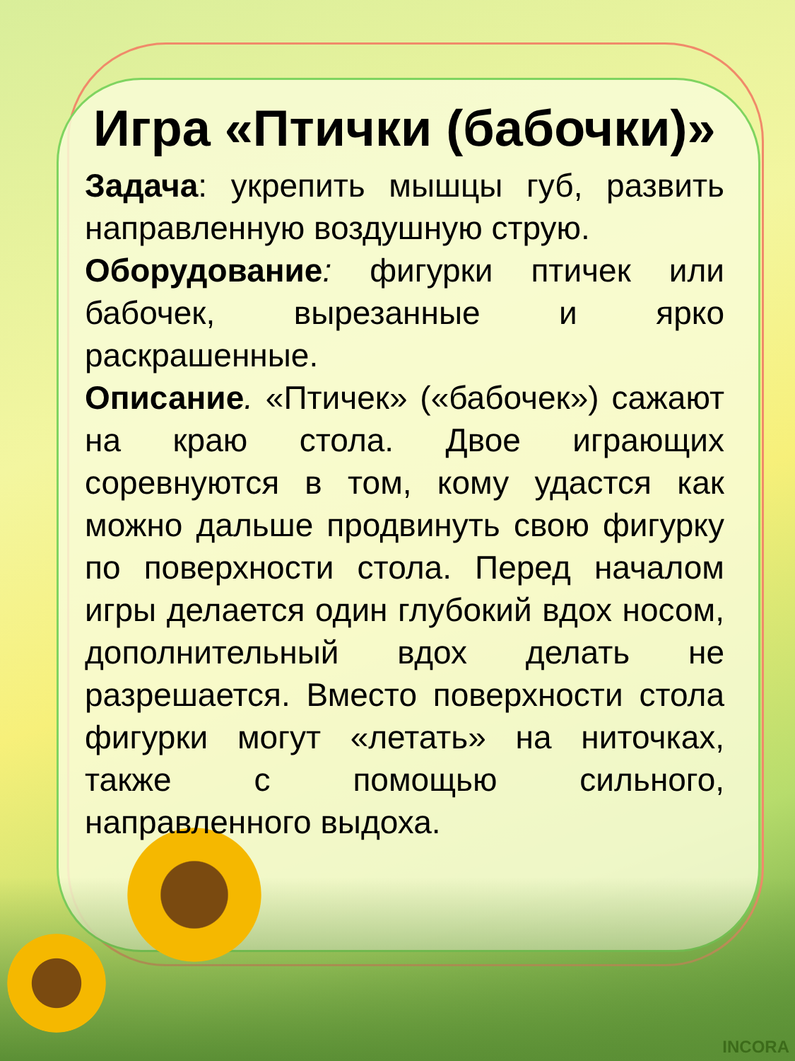Игра «Птички (бабочки)»
Задача: укрепить мышцы губ, развить направленную воздушную струю.
Оборудование: фигурки птичек или бабочек, вырезанные и ярко раскрашенные.
Описание. «Птичек» («бабочек») сажают на краю стола. Двое играющих соревнуются в том, кому удастся как можно дальше продвинуть свою фигурку по поверхности стола. Перед началом игры делается один глубокий вдох носом, дополнительный вдох делать не разрешается. Вместо поверхности стола фигурки могут «летать» на ниточках, также с помощью сильного, направленного выдоха.
INCORA